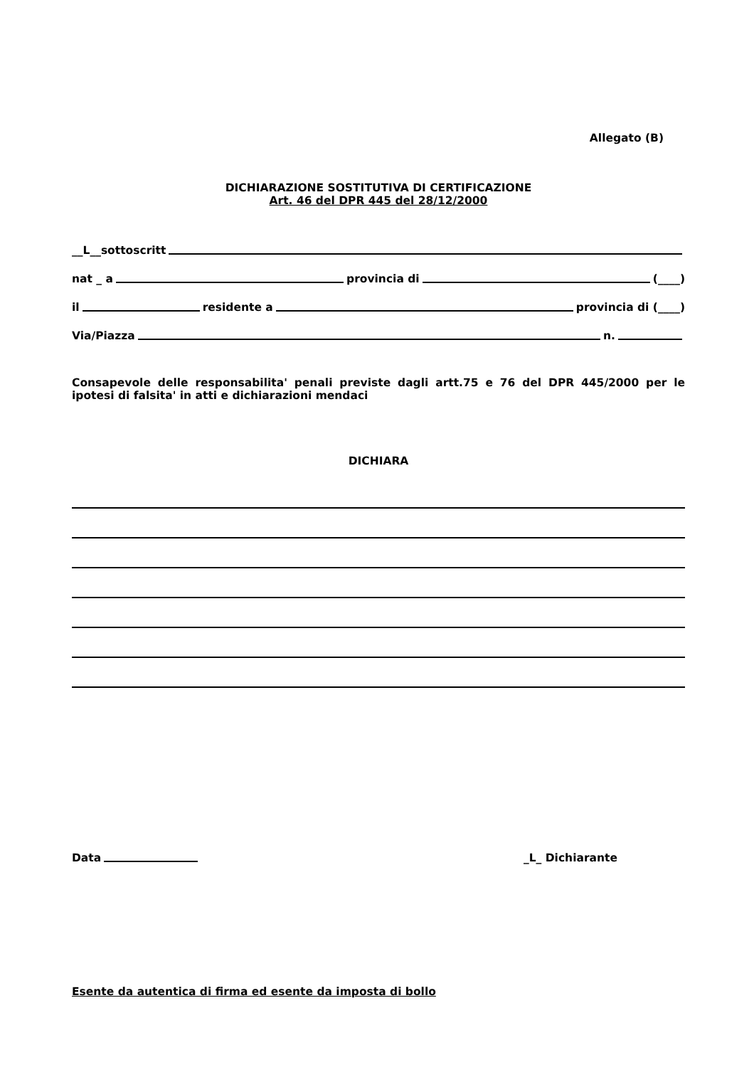Allegato (B)
DICHIARAZIONE SOSTITUTIVA DI CERTIFICAZIONE
Art. 46 del DPR 445 del 28/12/2000
__L__sottoscritt
nat _ a provincia di (____)
il residente a provincia di (____)
Via/Piazza n.
Consapevole delle responsabilita' penali previste dagli artt.75 e 76 del DPR 445/2000 per le ipotesi di falsita' in atti e dichiarazioni mendaci
DICHIARA
Data _L_ Dichiarante
Esente da autentica di firma ed esente da imposta di bollo